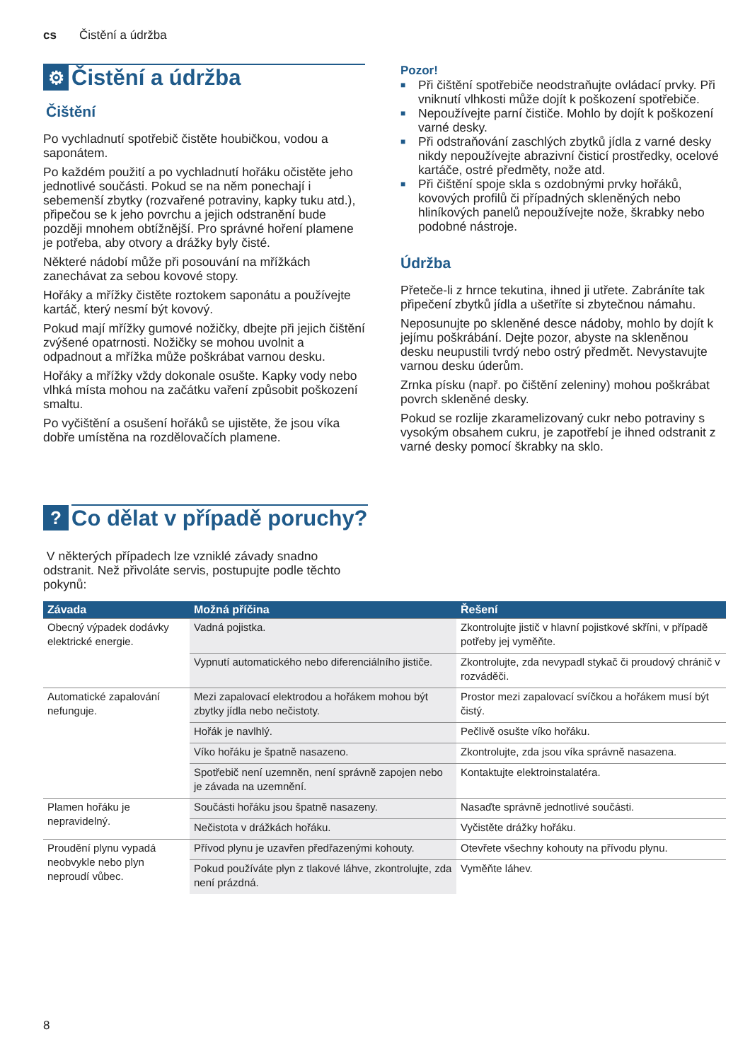cs Čistění a údržba
⚙ Čistění a údržba
Čištění
Po vychladnutí spotřebič čistěte houbičkou, vodou a saponátem.
Po každém použití a po vychladnutí hořáku očistěte jeho jednotlivé součásti. Pokud se na něm ponechají i sebemenší zbytky (rozvařené potraviny, kapky tuku atd.), připečou se k jeho povrchu a jejich odstranění bude později mnohem obtížnější. Pro správné hoření plamene je potřeba, aby otvory a drážky byly čisté.
Některé nádobí může při posouvání na mřížkách zanechávat za sebou kovové stopy.
Hořáky a mřížky čistěte roztokem saponátu a používejte kartáč, který nesmí být kovový.
Pokud mají mřížky gumové nožičky, dbejte při jejich čištění zvýšené opatrnosti. Nožičky se mohou uvolnit a odpadnout a mřížka může poškrábat varnou desku.
Hořáky a mřížky vždy dokonale osušte. Kapky vody nebo vlhká místa mohou na začátku vaření způsobit poškození smaltu.
Po vyčištění a osušení hořáků se ujistěte, že jsou víka dobře umístěna na rozdělovačích plamene.
Pozor!
■ Při čištění spotřebiče neodstraňujte ovládací prvky. Při vniknutí vlhkosti může dojít k poškození spotřebiče.
■ Nepoužívejte parní čističe. Mohlo by dojít k poškození varné desky.
■ Při odstraňování zaschlých zbytků jídla z varné desky nikdy nepoužívejte abrazivní čisticí prostředky, ocelové kartáče, ostré předměty, nože atd.
■ Při čištění spoje skla s ozdobnými prvky hořáků, kovových profilů či případných skleněných nebo hliníkových panelů nepoužívejte nože, škrabky nebo podobné nástroje.
Údržba
Přeteče-li z hrnce tekutina, ihned ji utřete. Zabráníte tak připečení zbytků jídla a ušetříte si zbytečnou námahu.
Neposunujte po skleněné desce nádoby, mohlo by dojít k jejímu poškrábání. Dejte pozor, abyste na skleněnou desku neupustili tvrdý nebo ostrý předmět. Nevystavujte varnou desku úderům.
Zrnka písku (např. po čištění zeleniny) mohou poškrábat povrch skleněné desky.
Pokud se rozlije zkaramelizovaný cukr nebo potraviny s vysokým obsahem cukru, je zapotřebí je ihned odstranit z varné desky pomocí škrabky na sklo.
? Co dělat v případě poruchy?
V některých případech lze vzniklé závady snadno odstranit. Než přivoláte servis, postupujte podle těchto pokynů:
| Závada | Možná příčina | Řešení |
| --- | --- | --- |
| Obecný výpadek dodávky elektrické energie. | Vadná pojistka. | Zkontrolujte jistič v hlavní pojistkové skříni, v případě potřeby jej vyměňte. |
| | Vypnutí automatického nebo diferenciálního jističe. | Zkontrolujte, zda nevypadl stykač či proudový chránič v rozváděči. |
| Automatické zapalování nefunguje. | Mezi zapalovací elektrodou a hořákem mohou být zbytky jídla nebo nečistoty. | Prostor mezi zapalovací svíčkou a hořákem musí být čistý. |
| | Hořák je navlhlý. | Pečlivě osušte víko hořáku. |
| | Víko hořáku je špatně nasazeno. | Zkontrolujte, zda jsou víka správně nasazena. |
| | Spotřebič není uzemněn, není správně zapojen nebo je závada na uzemnění. | Kontaktujte elektroinstalatéra. |
| Plamen hořáku je nepravidelný. | Součásti hořáku jsou špatně nasazeny. | Nasaďte správně jednotlivé součásti. |
| | Nečistota v drážkách hořáku. | Vyčistěte drážky hořáku. |
| Proudění plynu vypadá neobvykle nebo plyn neproudí vůbec. | Přívod plynu je uzavřen předřazenými kohouty. | Otevřete všechny kohouty na přívodu plynu. |
| | Pokud používáte plyn z tlakové láhve, zkontrolujte, zda není prázdná. | Vyměňte láhev. |
8